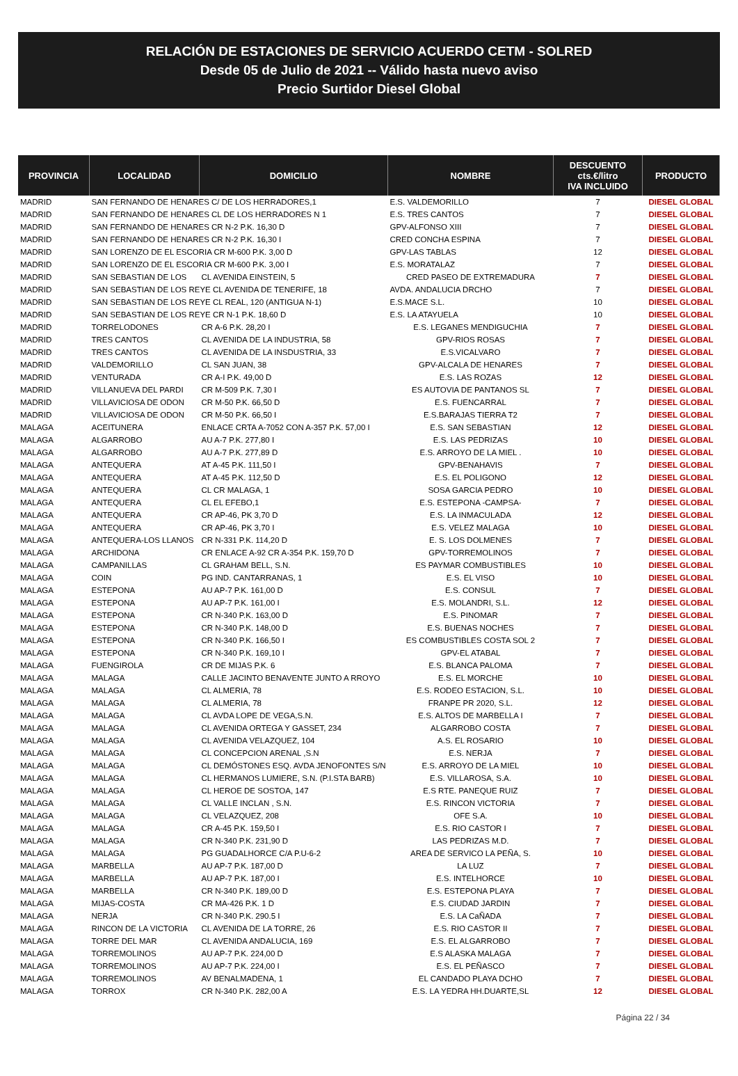RELACIÓN DE ESTACIONES DE SERVICIO ACUERDO CETM - SOLRED
Desde 05 de Julio de 2021 -- Válido hasta nuevo aviso
Precio Surtidor Diesel Global
| PROVINCIA | LOCALIDAD | DOMICILIO | NOMBRE | DESCUENTO cts.€/litro IVA INCLUIDO | PRODUCTO |
| --- | --- | --- | --- | --- | --- |
| MADRID | SAN FERNANDO DE HENARES C/ DE LOS HERRADORES,1 | | E.S. VALDEMORILLO | 7 | DIESEL GLOBAL |
| MADRID | SAN FERNANDO DE HENARES CL DE LOS HERRADORES N 1 | | E.S. TRES CANTOS | 7 | DIESEL GLOBAL |
| MADRID | SAN FERNANDO DE HENARES CR N-2 P.K. 16,30 D | | GPV-ALFONSO XIII | 7 | DIESEL GLOBAL |
| MADRID | SAN FERNANDO DE HENARES CR N-2 P.K. 16,30 I | | CRED CONCHA ESPINA | 7 | DIESEL GLOBAL |
| MADRID | SAN LORENZO DE EL ESCORIA CR M-600 P.K. 3,00 D | | GPV-LAS TABLAS | 12 | DIESEL GLOBAL |
| MADRID | SAN LORENZO DE EL ESCORIA CR M-600 P.K. 3,00 I | | E.S. MORATALAZ | 7 | DIESEL GLOBAL |
| MADRID | SAN SEBASTIAN DE LOS | CL AVENIDA EINSTEIN, 5 | CRED PASEO DE EXTREMADURA | 7 | DIESEL GLOBAL |
| MADRID | SAN SEBASTIAN DE LOS REYE CL AVENIDA DE TENERIFE, 18 | | AVDA. ANDALUCIA DRCHO | 7 | DIESEL GLOBAL |
| MADRID | SAN SEBASTIAN DE LOS REYE CL REAL, 120 (ANTIGUA N-1) | | E.S.MACE S.L. | 10 | DIESEL GLOBAL |
| MADRID | SAN SEBASTIAN DE LOS REYE CR N-1 P.K. 18,60 D | | E.S. LA ATAYUELA | 10 | DIESEL GLOBAL |
| MADRID | TORRELODONES | CR A-6 P.K. 28,20 I | E.S. LEGANES MENDIGUCHIA | 7 | DIESEL GLOBAL |
| MADRID | TRES CANTOS | CL AVENIDA DE LA INDUSTRIA, 58 | GPV-RIOS ROSAS | 7 | DIESEL GLOBAL |
| MADRID | TRES CANTOS | CL AVENIDA DE LA INSDUSTRIA, 33 | E.S.VICALVARO | 7 | DIESEL GLOBAL |
| MADRID | VALDEMORILLO | CL SAN JUAN, 38 | GPV-ALCALA DE HENARES | 7 | DIESEL GLOBAL |
| MADRID | VENTURADA | CR A-I P.K. 49,00 D | E.S. LAS ROZAS | 12 | DIESEL GLOBAL |
| MADRID | VILLANUEVA DEL PARDI | CR M-509 P.K. 7,30 I | ES AUTOVIA DE PANTANOS SL | 7 | DIESEL GLOBAL |
| MADRID | VILLAVICIOSA DE ODON | CR M-50 P.K. 66,50 D | E.S. FUENCARRAL | 7 | DIESEL GLOBAL |
| MADRID | VILLAVICIOSA DE ODON | CR M-50 P.K. 66,50 I | E.S.BARAJAS TIERRA T2 | 7 | DIESEL GLOBAL |
| MALAGA | ACEITUNERA | ENLACE CRTA A-7052 CON A-357 P.K. 57,00 I | E.S. SAN SEBASTIAN | 12 | DIESEL GLOBAL |
| MALAGA | ALGARROBO | AU A-7 P.K. 277,80 I | E.S. LAS PEDRIZAS | 10 | DIESEL GLOBAL |
| MALAGA | ALGARROBO | AU A-7 P.K. 277,89 D | E.S. ARROYO DE LA MIEL . | 10 | DIESEL GLOBAL |
| MALAGA | ANTEQUERA | AT A-45 P.K. 111,50 I | GPV-BENAHAVIS | 7 | DIESEL GLOBAL |
| MALAGA | ANTEQUERA | AT A-45 P.K. 112,50 D | E.S. EL POLIGONO | 12 | DIESEL GLOBAL |
| MALAGA | ANTEQUERA | CL CR MALAGA, 1 | SOSA GARCIA PEDRO | 10 | DIESEL GLOBAL |
| MALAGA | ANTEQUERA | CL EL EFEBO,1 | E.S. ESTEPONA -CAMPSA- | 7 | DIESEL GLOBAL |
| MALAGA | ANTEQUERA | CR AP-46, PK 3,70 D | E.S. LA INMACULADA | 12 | DIESEL GLOBAL |
| MALAGA | ANTEQUERA | CR AP-46, PK 3,70 I | E.S. VELEZ MALAGA | 10 | DIESEL GLOBAL |
| MALAGA | ANTEQUERA-LOS LLANOS | CR N-331 P.K. 114,20 D | E. S. LOS DOLMENES | 7 | DIESEL GLOBAL |
| MALAGA | ARCHIDONA | CR ENLACE A-92 CR A-354 P.K. 159,70 D | GPV-TORREMOLINOS | 7 | DIESEL GLOBAL |
| MALAGA | CAMPANILLAS | CL GRAHAM BELL, S.N. | ES PAYMAR COMBUSTIBLES | 10 | DIESEL GLOBAL |
| MALAGA | COIN | PG IND. CANTARRANAS, 1 | E.S. EL VISO | 10 | DIESEL GLOBAL |
| MALAGA | ESTEPONA | AU AP-7 P.K. 161,00 D | E.S. CONSUL | 7 | DIESEL GLOBAL |
| MALAGA | ESTEPONA | AU AP-7 P.K. 161,00 I | E.S. MOLANDRI, S.L. | 12 | DIESEL GLOBAL |
| MALAGA | ESTEPONA | CR N-340 P.K. 163,00 D | E.S. PINOMAR | 7 | DIESEL GLOBAL |
| MALAGA | ESTEPONA | CR N-340 P.K. 148,00 D | E.S. BUENAS NOCHES | 7 | DIESEL GLOBAL |
| MALAGA | ESTEPONA | CR N-340 P.K. 166,50 I | ES COMBUSTIBLES COSTA SOL 2 | 7 | DIESEL GLOBAL |
| MALAGA | ESTEPONA | CR N-340 P.K. 169,10 I | GPV-EL ATABAL | 7 | DIESEL GLOBAL |
| MALAGA | FUENGIROLA | CR DE MIJAS P.K. 6 | E.S. BLANCA PALOMA | 7 | DIESEL GLOBAL |
| MALAGA | MALAGA | CALLE JACINTO BENAVENTE JUNTO A RROYO | E.S. EL MORCHE | 10 | DIESEL GLOBAL |
| MALAGA | MALAGA | CL ALMERIA, 78 | E.S. RODEO ESTACION, S.L. | 10 | DIESEL GLOBAL |
| MALAGA | MALAGA | CL ALMERIA, 78 | FRANPE PR 2020, S.L. | 12 | DIESEL GLOBAL |
| MALAGA | MALAGA | CL AVDA LOPE DE VEGA,S.N. | E.S. ALTOS DE MARBELLA I | 7 | DIESEL GLOBAL |
| MALAGA | MALAGA | CL AVENIDA ORTEGA Y GASSET, 234 | ALGARROBO COSTA | 7 | DIESEL GLOBAL |
| MALAGA | MALAGA | CL AVENIDA VELAZQUEZ, 104 | A.S. EL ROSARIO | 10 | DIESEL GLOBAL |
| MALAGA | MALAGA | CL CONCEPCION ARENAL ,S.N | E.S. NERJA | 7 | DIESEL GLOBAL |
| MALAGA | MALAGA | CL DEMÓSTONES ESQ. AVDA JENOFONTES S/N | E.S. ARROYO DE LA MIEL | 10 | DIESEL GLOBAL |
| MALAGA | MALAGA | CL HERMANOS LUMIERE, S.N. (P.I.STA BARB) | E.S. VILLAROSA, S.A. | 10 | DIESEL GLOBAL |
| MALAGA | MALAGA | CL HEROE DE SOSTOA, 147 | E.S RTE. PANEQUE RUIZ | 7 | DIESEL GLOBAL |
| MALAGA | MALAGA | CL VALLE INCLAN , S.N. | E.S. RINCON VICTORIA | 7 | DIESEL GLOBAL |
| MALAGA | MALAGA | CL VELAZQUEZ, 208 | OFE S.A. | 10 | DIESEL GLOBAL |
| MALAGA | MALAGA | CR A-45 P.K. 159,50 I | E.S. RIO CASTOR I | 7 | DIESEL GLOBAL |
| MALAGA | MALAGA | CR N-340 P.K. 231,90 D | LAS PEDRIZAS M.D. | 7 | DIESEL GLOBAL |
| MALAGA | MALAGA | PG GUADALHORCE C/A P.U-6-2 | AREA DE SERVICO LA PEÑA, S. | 10 | DIESEL GLOBAL |
| MALAGA | MARBELLA | AU AP-7 P.K. 187,00 D | LA LUZ | 7 | DIESEL GLOBAL |
| MALAGA | MARBELLA | AU AP-7 P.K. 187,00 I | E.S. INTELHORCE | 10 | DIESEL GLOBAL |
| MALAGA | MARBELLA | CR N-340 P.K. 189,00 D | E.S. ESTEPONA PLAYA | 7 | DIESEL GLOBAL |
| MALAGA | MIJAS-COSTA | CR MA-426 P.K. 1 D | E.S. CIUDAD JARDIN | 7 | DIESEL GLOBAL |
| MALAGA | NERJA | CR N-340 P.K. 290.5 I | E.S. LA CaÑADA | 7 | DIESEL GLOBAL |
| MALAGA | RINCON DE LA VICTORIA | CL AVENIDA DE LA TORRE, 26 | E.S. RIO CASTOR II | 7 | DIESEL GLOBAL |
| MALAGA | TORRE DEL MAR | CL AVENIDA ANDALUCIA, 169 | E.S. EL ALGARROBO | 7 | DIESEL GLOBAL |
| MALAGA | TORREMOLINOS | AU AP-7 P.K. 224,00 D | E.S ALASKA MALAGA | 7 | DIESEL GLOBAL |
| MALAGA | TORREMOLINOS | AU AP-7 P.K. 224,00 I | E.S. EL PEÑASCO | 7 | DIESEL GLOBAL |
| MALAGA | TORREMOLINOS | AV BENALMADENA, 1 | EL CANDADO PLAYA DCHO | 7 | DIESEL GLOBAL |
| MALAGA | TORROX | CR N-340 P.K. 282,00 A | E.S. LA YEDRA HH.DUARTE,SL | 12 | DIESEL GLOBAL |
Página 22 / 34